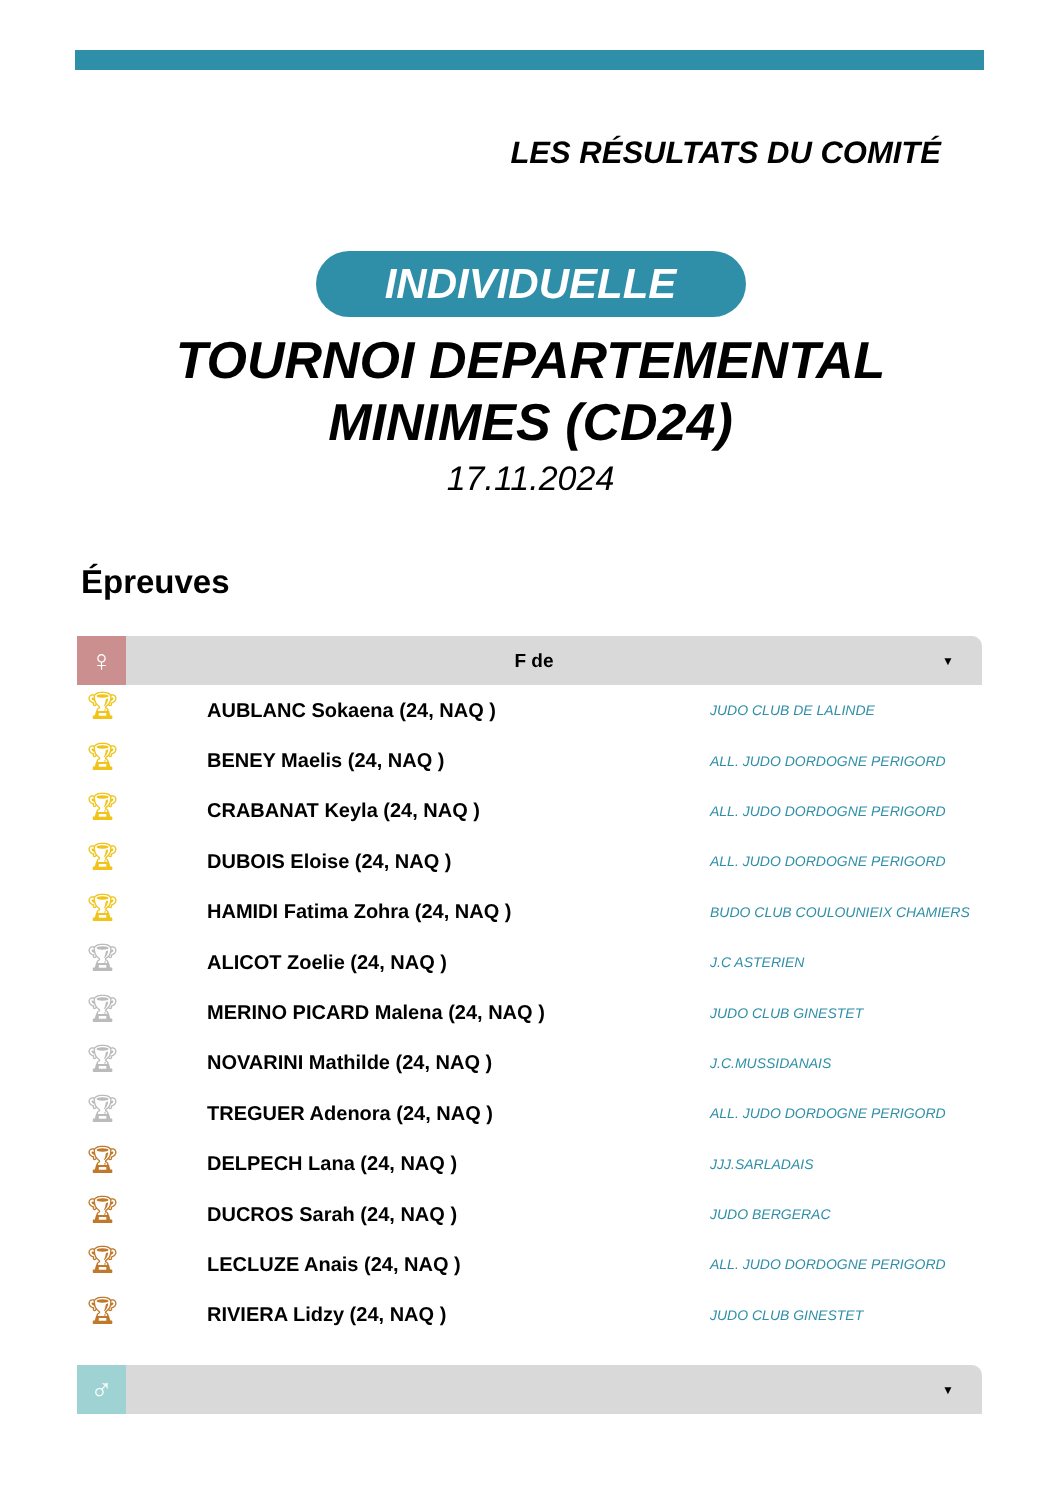LES RÉSULTATS DU COMITÉ
INDIVIDUELLE
TOURNOI DEPARTEMENTAL
MINIMES (CD24)
17.11.2024
Épreuves
♀
F de
▼
| 🏆︎ | AUBLANC Sokaena (24, NAQ ) | JUDO CLUB DE LALINDE |
| 🏆︎ | BENEY Maelis (24, NAQ ) | ALL. JUDO DORDOGNE PERIGORD |
| 🏆︎ | CRABANAT Keyla (24, NAQ ) | ALL. JUDO DORDOGNE PERIGORD |
| 🏆︎ | DUBOIS Eloise (24, NAQ ) | ALL. JUDO DORDOGNE PERIGORD |
| 🏆︎ | HAMIDI Fatima Zohra (24, NAQ ) | BUDO CLUB COULOUNIEIX CHAMIERS |
| 🏆︎ | ALICOT Zoelie (24, NAQ ) | J.C ASTERIEN |
| 🏆︎ | MERINO PICARD Malena (24, NAQ ) | JUDO CLUB GINESTET |
| 🏆︎ | NOVARINI Mathilde (24, NAQ ) | J.C.MUSSIDANAIS |
| 🏆︎ | TREGUER Adenora (24, NAQ ) | ALL. JUDO DORDOGNE PERIGORD |
| 🏆︎ | DELPECH Lana (24, NAQ ) | JJJ.SARLADAIS |
| 🏆︎ | DUCROS Sarah (24, NAQ ) | JUDO BERGERAC |
| 🏆︎ | LECLUZE Anais (24, NAQ ) | ALL. JUDO DORDOGNE PERIGORD |
| 🏆︎ | RIVIERA Lidzy (24, NAQ ) | JUDO CLUB GINESTET |
♂
▼